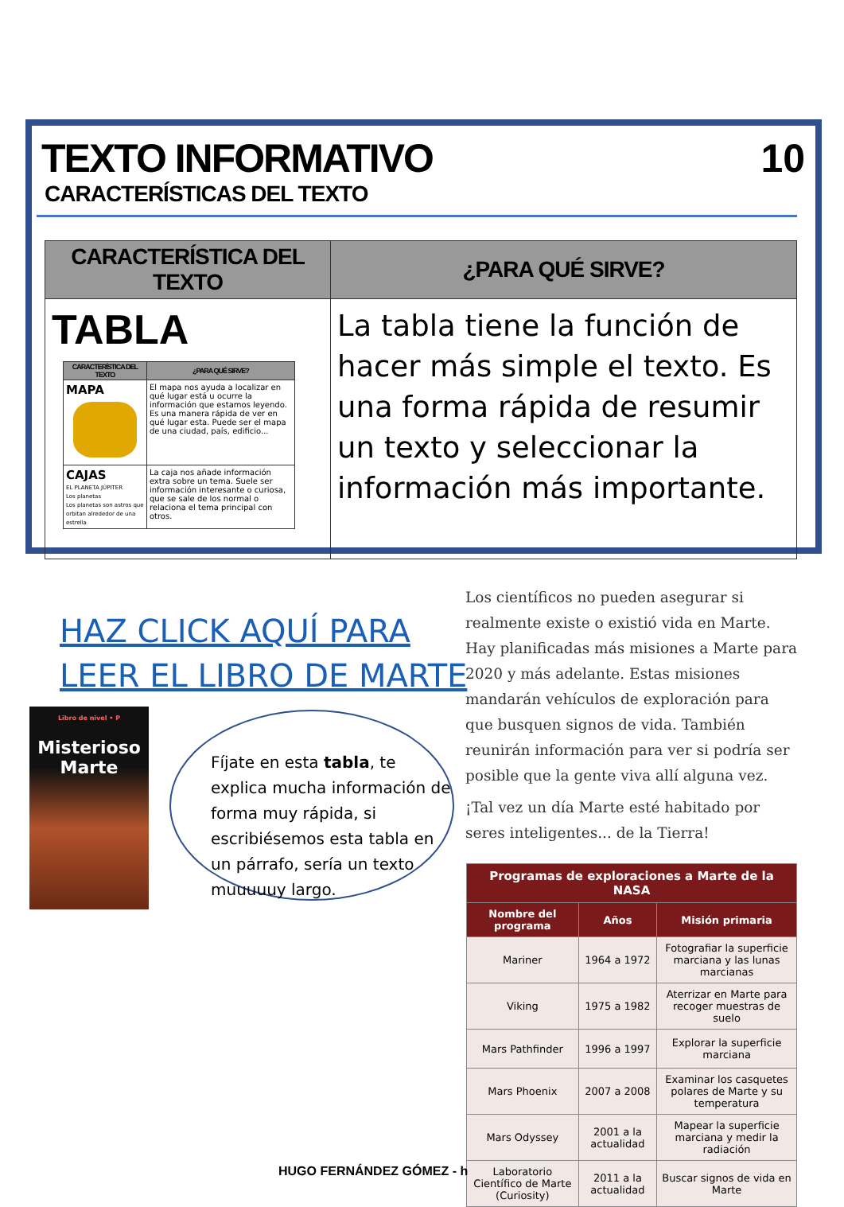10
TEXTO INFORMATIVO
CARACTERÍSTICAS DEL TEXTO
| CARACTERÍSTICA DEL TEXTO | ¿PARA QUÉ SIRVE? |
| --- | --- |
| TABLA / CARACTERÍSTICA DEL TEXTO / ¿PARA QUÉ SIRVE? / / --- / --- / / MAPA / El mapa nos ayuda a localizar en qué lugar está u ocurre la información que estamos leyendo. Es una manera rápida de ver en qué lugar esta. Puede ser el mapa de una ciudad, país, edificio... / / CAJAS EL PLANETA JÚPITER Los planetas Los planetas son astros que orbitan alrededor de una estrella / La caja nos añade información extra sobre un tema. Suele ser información interesante o curiosa, que se sale de los normal o relaciona el tema principal con otros. / | La tabla tiene la función de hacer más simple el texto. Es una forma rápida de resumir un texto y seleccionar la información más importante. |
HAZ CLICK AQUÍ PARA
LEER EL LIBRO DE MARTE
Libro de nivel • P
Misterioso
Marte
Fíjate en esta tabla, te explica mucha información de forma muy rápida, si escribiésemos esta tabla en un párrafo, sería un texto muuuuuy largo.
Los científicos no pueden asegurar si realmente existe o existió vida en Marte. Hay planificadas más misiones a Marte para 2020 y más adelante. Estas misiones mandarán vehículos de exploración para que busquen signos de vida. También reunirán información para ver si podría ser posible que la gente viva allí alguna vez.
¡Tal vez un día Marte esté habitado por seres inteligentes... de la Tierra!
| Programas de exploraciones a Marte de la NASA | | |
| --- | --- | --- |
| Nombre del programa | Años | Misión primaria |
| Mariner | 1964 a 1972 | Fotografiar la superficie marciana y las lunas marcianas |
| Viking | 1975 a 1982 | Aterrizar en Marte para recoger muestras de suelo |
| Mars Pathfinder | 1996 a 1997 | Explorar la superficie marciana |
| Mars Phoenix | 2007 a 2008 | Examinar los casquetes polares de Marte y su temperatura |
| Mars Odyssey | 2001 a la actualidad | Mapear la superficie marciana y medir la radiación |
| Laboratorio Científico de Marte (Curiosity) | 2011 a la actualidad | Buscar signos de vida en Marte |
HUGO FERNÁNDEZ GÓMEZ - h